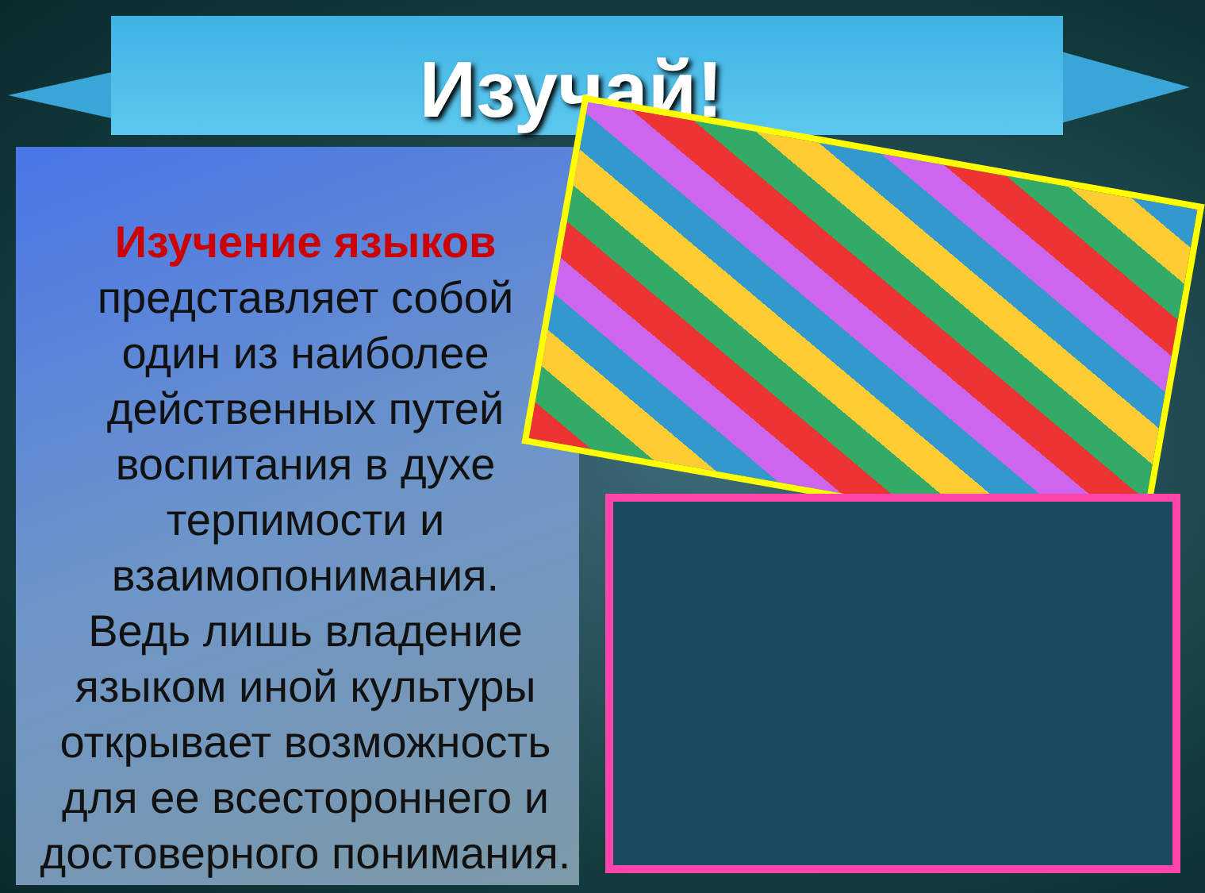Изучай!
Изучение языков
представляет собой
один из наиболее
действенных путей
воспитания в духе
терпимости и
взаимопонимания.
Ведь лишь владение
языком иной культуры
открывает возможность
для ее всестороннего и
достоверного понимания.